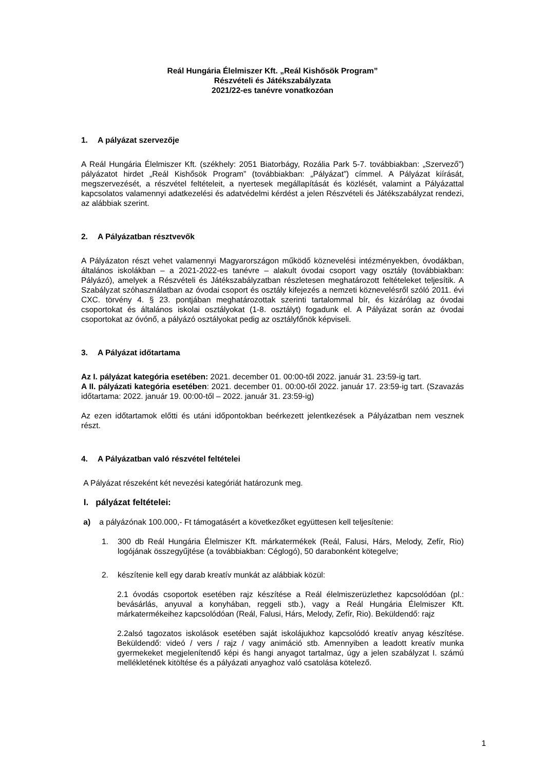Reál Hungária Élelmiszer Kft. „Reál Kishősök Program”
Részvételi és Játékszabályzata
2021/22-es tanévre vonatkozóan
1. A pályázat szervezője
A Reál Hungária Élelmiszer Kft. (székhely: 2051 Biatorbágy, Rozália Park 5-7. továbbiakban: „Szervező”) pályázatot hirdet „Reál Kishősök Program” (továbbiakban: „Pályázat”) címmel. A Pályázat kiírását, megszervezését, a részvétel feltételeit, a nyertesek megállapítását és közlését, valamint a Pályázattal kapcsolatos valamennyi adatkezelési és adatvédelmi kérdést a jelen Részvételi és Játékszabályzat rendezi, az alábbiak szerint.
2. A Pályázatban résztvevők
A Pályázaton részt vehet valamennyi Magyarországon működő köznevelési intézményekben, óvodákban, általános iskolákban – a 2021-2022-es tanévre – alakult óvodai csoport vagy osztály (továbbiakban: Pályázó), amelyek a Részvételi és Játékszabályzatban részletesen meghatározott feltételeket teljesítik. A Szabályzat szóhasználatban az óvodai csoport és osztály kifejezés a nemzeti köznevelésről szóló 2011. évi CXC. törvény 4. § 23. pontjában meghatározottak szerinti tartalommal bír, és kizárólag az óvodai csoportokat és általános iskolai osztályokat (1-8. osztályt) fogadunk el. A Pályázat során az óvodai csoportokat az óvónő, a pályázó osztályokat pedig az osztályfőnök képviseli.
3. A Pályázat időtartama
Az I. pályázat kategória esetében: 2021. december 01. 00:00-től 2022. január 31. 23:59-ig tart.
A II. pályázati kategória esetében: 2021. december 01. 00:00-től 2022. január 17. 23:59-ig tart. (Szavazás időtartama: 2022. január 19. 00:00-től – 2022. január 31. 23:59-ig)
Az ezen időtartamok előtti és utáni időpontokban beérkezett jelentkezések a Pályázatban nem vesznek részt.
4. A Pályázatban való részvétel feltételei
A Pályázat részeként két nevezési kategóriát határozunk meg.
I. pályázat feltételei:
a) a pályázónak 100.000,- Ft támogatásért a következőket együttesen kell teljesítenie:
1. 300 db Reál Hungária Élelmiszer Kft. márkatermékek (Reál, Falusi, Hárs, Melody, Zefír, Rio) logójának összegyűjtése (a továbbiakban: Céglogó), 50 darabonként kötegelve;
2. készítenie kell egy darab kreatív munkát az alábbiak közül:
2.1 óvodás csoportok esetében rajz készítése a Reál élelmiszerüzlethez kapcsolódóan (pl.: bevásárlás, anyuval a konyhában, reggeli stb.), vagy a Reál Hungária Élelmiszer Kft. márkatermékeihez kapcsolódóan (Reál, Falusi, Hárs, Melody, Zefír, Rio). Beküldendő: rajz
2.2alsó tagozatos iskolások esetében saját iskolájukhoz kapcsolódó kreatív anyag készítése. Beküldendő: videó / vers / rajz / vagy animáció stb. Amennyiben a leadott kreatív munka gyermekeket megjelenítendő képi és hangi anyagot tartalmaz, úgy a jelen szabályzat I. számú mellékletének kitöltése és a pályázati anyaghoz való csatolása kötelező.
1